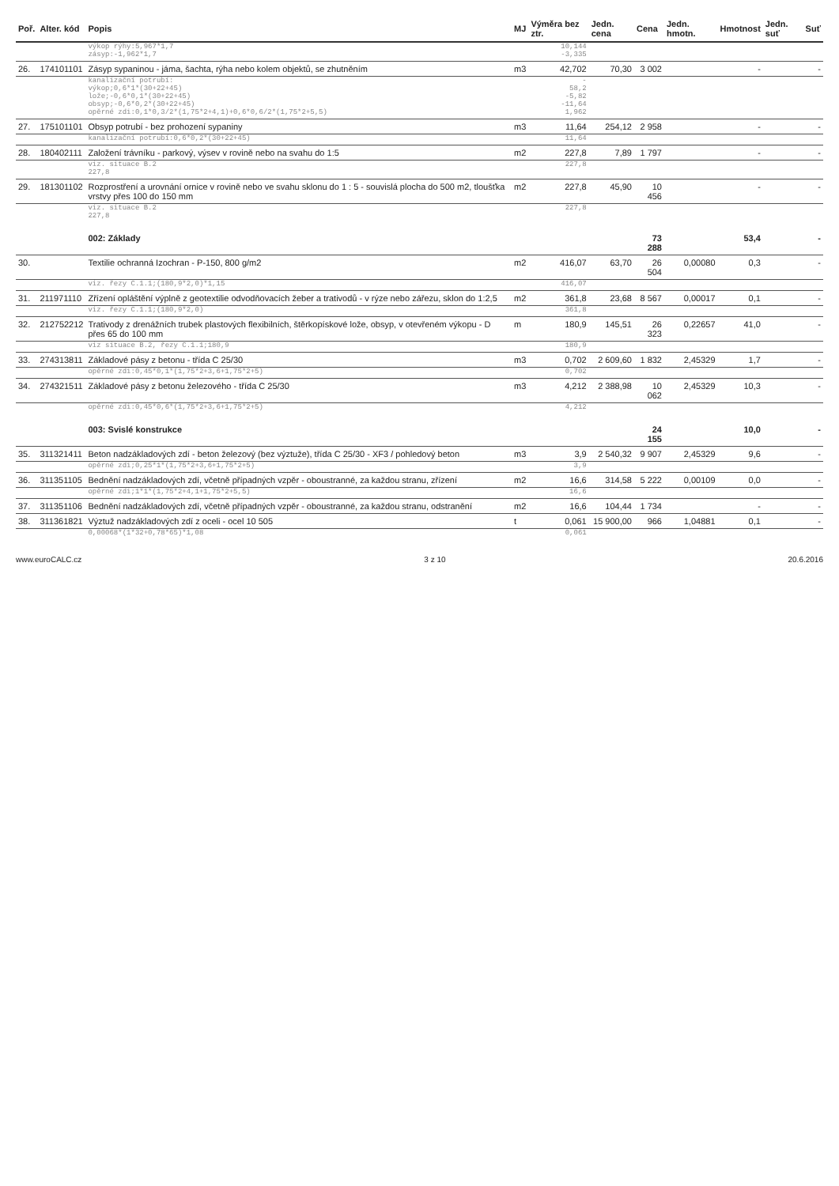| Poř. | Alter. kód | Popis | MJ | Výměra bez ztr. | Jedn. cena | Cena | Jedn. hmotn. | Hmotnost | Jedn. suť | Suť |
| --- | --- | --- | --- | --- | --- | --- | --- | --- | --- | --- |
| | | výkop rýhy:5,967*1,7 zásyp:-1,962*1,7 | | 10,144 -3,335 | | | | | | |
| 26. | 174101101 | Zásyp sypaninou - jáma, šachta, rýha nebo kolem objektů, se zhutněním | m3 | 42,702 | 70,30 | 3 002 | | - | | - |
| | | kanalizační potrubí: výkop;0,6*1*(30+22+45) lože;-0,6*0,1*(30+22+45) obsyp;-0,6*0,2*(30+22+45) opěrné zdi:0,1*0,3/2*(1,75*2+4,1)+0,6*0,6/2*(1,75*2+5,5) | | - 58,2 -5,82 -11,64 1,962 | | | | | | |
| 27. | 175101101 | Obsyp potrubí - bez prohození sypaniny | m3 | 11,64 | 254,12 | 2 958 | | - | | - |
| | | kanalizační potrubí:0,6*0,2*(30+22+45) | | 11,64 | | | | | | |
| 28. | 180402111 | Založení trávníku - parkový, výsev v rovině nebo na svahu do 1:5 | m2 | 227,8 | 7,89 | 1 797 | | - | | - |
| | | viz. situace B.2 227,8 | | 227,8 | | | | | | |
| 29. | 181301102 | Rozprostření a urovnání ornice v rovině nebo ve svahu sklonu do 1 : 5 - souvislá plocha do 500 m2, tloušťka vrstvy přes 100 do 150 mm | m2 | 227,8 | 45,90 | 10 456 | | - | | - |
| | | viz. situace B.2 227,8 | | 227,8 | | | | | | |
| | | 002: Základy | | | | 73 288 | | 53,4 | | - |
| 30. | | Textilie ochranná Izochran - P-150, 800 g/m2 | m2 | 416,07 | 63,70 | 26 504 | 0,00080 | 0,3 | | - |
| | | viz. řezy C.1.1;(180,9*2,0)*1,15 | | 416,07 | | | | | | |
| 31. | 211971110 | Zřízení opláštění výplně z geotextilie odvodňovacích žeber a trativodů - v rýze nebo zářezu, sklon do 1:2,5 | m2 | 361,8 | 23,68 | 8 567 | 0,00017 | 0,1 | | - |
| | | viz. řezy C.1.1;(180,9*2,0) | | 361,8 | | | | | | |
| 32. | 212752212 | Trativody z drenážních trubek plastových flexibilních, štěrkopískové lože, obsyp, v otevřeném výkopu - D přes 65 do 100 mm | m | 180,9 | 145,51 | 26 323 | 0,22657 | 41,0 | | - |
| | | viz situace B.2, řezy C.1.1;180,9 | | 180,9 | | | | | | |
| 33. | 274313811 | Základové pásy z betonu - třída C 25/30 | m3 | 0,702 | 2 609,60 | 1 832 | 2,45329 | 1,7 | | - |
| | | opěrné zdi:0,45*0,1*(1,75*2+3,6+1,75*2+5) | | 0,702 | | | | | | |
| 34. | 274321511 | Základové pásy z betonu železového - třída C 25/30 | m3 | 4,212 | 2 388,98 | 10 062 | 2,45329 | 10,3 | | - |
| | | opěrné zdi:0,45*0,6*(1,75*2+3,6+1,75*2+5) | | 4,212 | | | | | | |
| | | 003: Svislé konstrukce | | | | 24 155 | | 10,0 | | - |
| 35. | 311321411 | Beton nadzákladových zdí - beton železový (bez výztuže), třída C 25/30 - XF3 / pohledový beton | m3 | 3,9 | 2 540,32 | 9 907 | 2,45329 | 9,6 | | - |
| | | opěrné zdi;0,25*1*(1,75*2+3,6+1,75*2+5) | | 3,9 | | | | | | |
| 36. | 311351105 | Bednění nadzákladových zdí, včetně případných vzpěr - oboustranné, za každou stranu, zřízení | m2 | 16,6 | 314,58 | 5 222 | 0,00109 | 0,0 | | - |
| | | opěrné zdi;1*1*(1,75*2+4,1+1,75*2+5,5) | | 16,6 | | | | | | |
| 37. | 311351106 | Bednění nadzákladových zdí, včetně případných vzpěr - oboustranné, za každou stranu, odstranění | m2 | 16,6 | 104,44 | 1 734 | | - | | - |
| 38. | 311361821 | Výztuž nadzákladových zdí z oceli - ocel 10 505 | t | 0,061 | 15 900,00 | 966 | 1,04881 | 0,1 | | - |
| | | 0,00068*(1*32+0,78*65)*1,08 | | 0,061 | | | | | | |
www.euroCALC.cz 3 z 10 20.6.2016